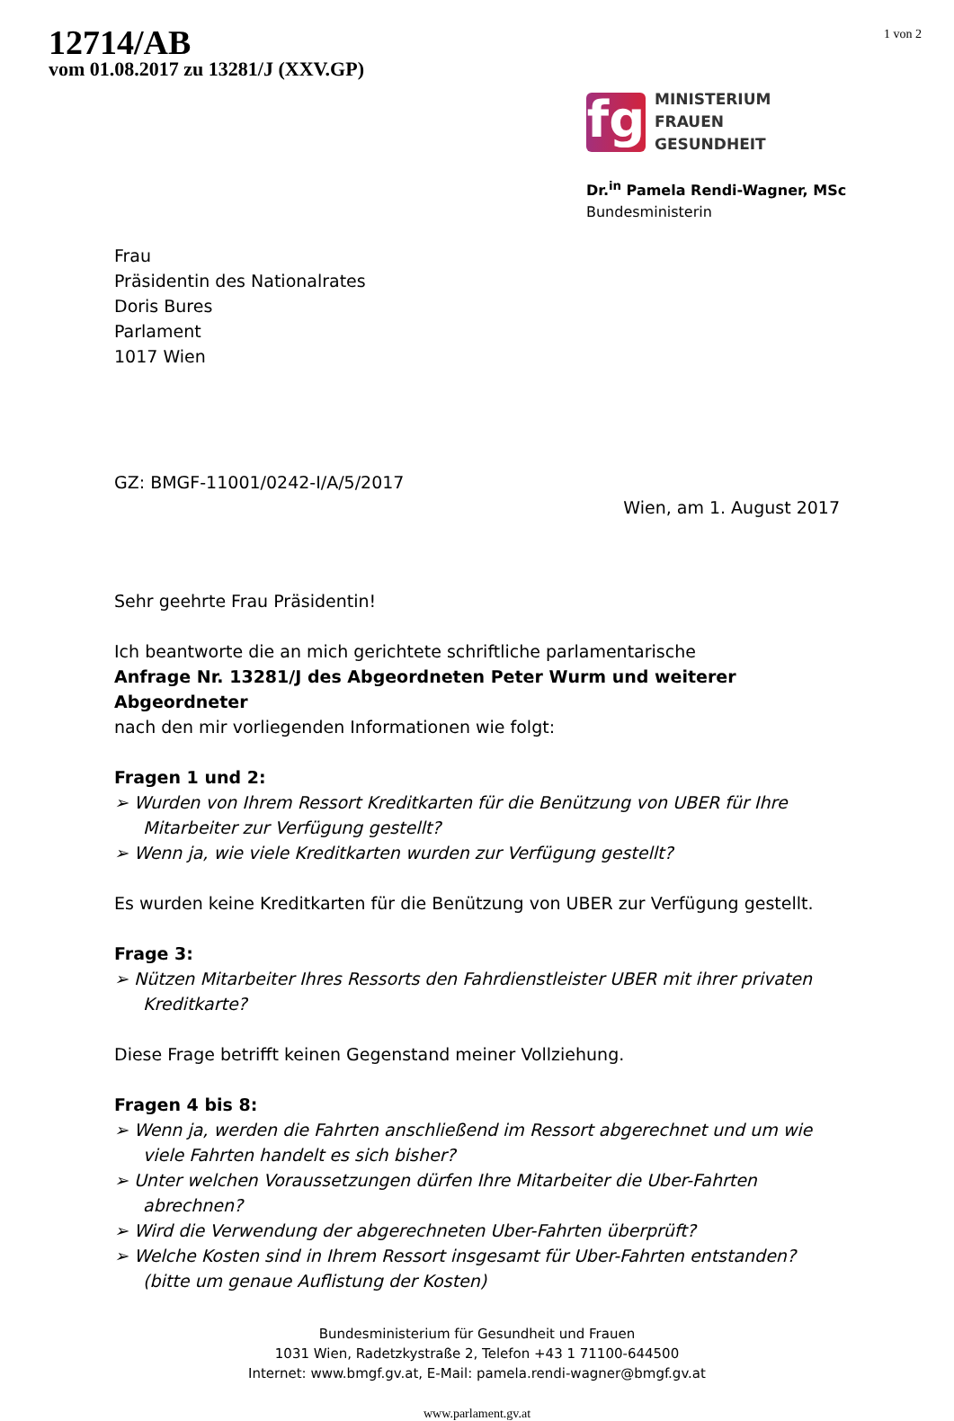12714/AB
vom 01.08.2017 zu 13281/J (XXV.GP)
1 von 2
fg
MINISTERIUM
FRAUEN
GESUNDHEIT
Dr.<sup>in</sup> Pamela Rendi-Wagner, MSc
Bundesministerin
Frau
Präsidentin des Nationalrates
Doris Bures
Parlament
1017 Wien
GZ: BMGF-11001/0242-I/A/5/2017
Wien, am 1. August 2017
Sehr geehrte Frau Präsidentin!
Ich beantworte die an mich gerichtete schriftliche parlamentarische
Anfrage Nr. 13281/J des Abgeordneten Peter Wurm und weiterer Abgeordneter
nach den mir vorliegenden Informationen wie folgt:
Fragen 1 und 2:
➢ Wurden von Ihrem Ressort Kreditkarten für die Benützung von UBER für Ihre Mitarbeiter zur Verfügung gestellt?
➢ Wenn ja, wie viele Kreditkarten wurden zur Verfügung gestellt?
Es wurden keine Kreditkarten für die Benützung von UBER zur Verfügung gestellt.
Frage 3:
➢ Nützen Mitarbeiter Ihres Ressorts den Fahrdienstleister UBER mit ihrer privaten Kreditkarte?
Diese Frage betrifft keinen Gegenstand meiner Vollziehung.
Fragen 4 bis 8:
➢ Wenn ja, werden die Fahrten anschließend im Ressort abgerechnet und um wie viele Fahrten handelt es sich bisher?
➢ Unter welchen Voraussetzungen dürfen Ihre Mitarbeiter die Uber-Fahrten abrechnen?
➢ Wird die Verwendung der abgerechneten Uber-Fahrten überprüft?
➢ Welche Kosten sind in Ihrem Ressort insgesamt für Uber-Fahrten entstanden? (bitte um genaue Auflistung der Kosten)
Bundesministerium für Gesundheit und Frauen
1031 Wien, Radetzkystraße 2, Telefon +43 1 71100-644500
Internet: www.bmgf.gv.at, E-Mail: pamela.rendi-wagner@bmgf.gv.at
www.parlament.gv.at